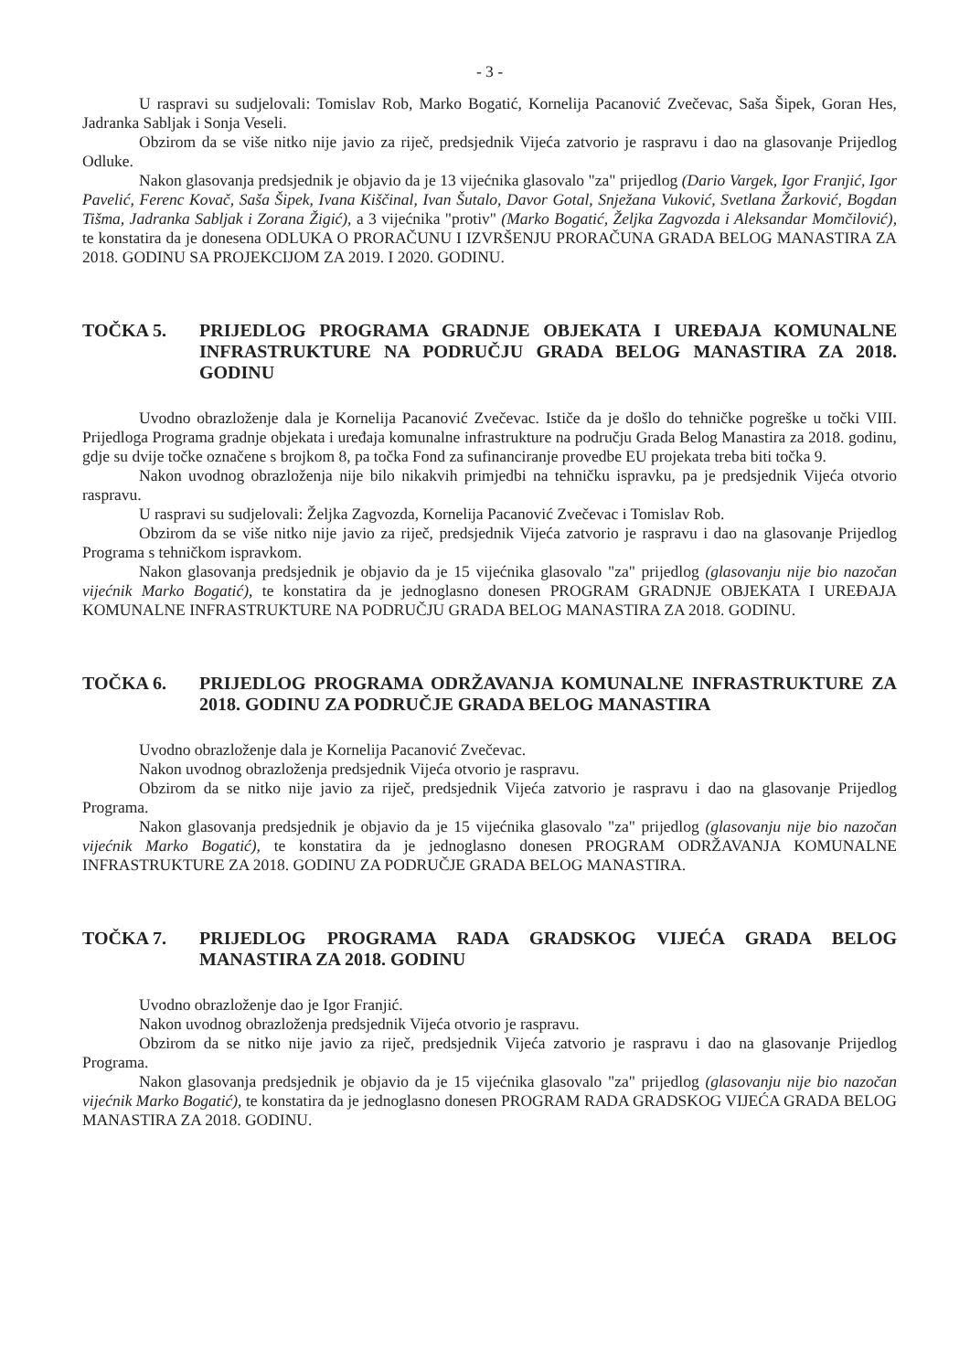- 3 -
U raspravi su sudjelovali: Tomislav Rob, Marko Bogatić, Kornelija Pacanović Zvečevac, Saša Šipek, Goran Hes, Jadranka Sabljak i Sonja Veseli.
Obzirom da se više nitko nije javio za riječ, predsjednik Vijeća zatvorio je raspravu i dao na glasovanje Prijedlog Odluke.
Nakon glasovanja predsjednik je objavio da je 13 vijećnika glasovalo "za" prijedlog (Dario Vargek, Igor Franjić, Igor Pavelić, Ferenc Kovač, Saša Šipek, Ivana Kiščinal, Ivan Šutalo, Davor Gotal, Snježana Vuković, Svetlana Žarković, Bogdan Tišma, Jadranka Sabljak i Zorana Žigić), a 3 vijećnika "protiv" (Marko Bogatić, Željka Zagvozda i Aleksandar Momčilović), te konstatira da je donesena ODLUKA O PRORAČUNU I IZVRŠENJU PRORAČUNA GRADA BELOG MANASTIRA ZA 2018. GODINU SA PROJEKCIJOM ZA 2019. I 2020. GODINU.
TOČKA 5. PRIJEDLOG PROGRAMA GRADNJE OBJEKATA I UREĐAJA KOMUNALNE INFRASTRUKTURE NA PODRUČJU GRADA BELOG MANASTIRA ZA 2018. GODINU
Uvodno obrazloženje dala je Kornelija Pacanović Zvečevac. Ističe da je došlo do tehničke pogreške u točki VIII. Prijedloga Programa gradnje objekata i uređaja komunalne infrastrukture na području Grada Belog Manastira za 2018. godinu, gdje su dvije točke označene s brojkom 8, pa točka Fond za sufinanciranje provedbe EU projekata treba biti točka 9.
Nakon uvodnog obrazloženja nije bilo nikakvih primjedbi na tehničku ispravku, pa je predsjednik Vijeća otvorio raspravu.
U raspravi su sudjelovali: Željka Zagvozda, Kornelija Pacanović Zvečevac i Tomislav Rob.
Obzirom da se više nitko nije javio za riječ, predsjednik Vijeća zatvorio je raspravu i dao na glasovanje Prijedlog Programa s tehničkom ispravkom.
Nakon glasovanja predsjednik je objavio da je 15 vijećnika glasovalo "za" prijedlog (glasovanju nije bio nazočan vijećnik Marko Bogatić), te konstatira da je jednoglasno donesen PROGRAM GRADNJE OBJEKATA I UREĐAJA KOMUNALNE INFRASTRUKTURE NA PODRUČJU GRADA BELOG MANASTIRA ZA 2018. GODINU.
TOČKA 6. PRIJEDLOG PROGRAMA ODRŽAVANJA KOMUNALNE INFRASTRUKTURE ZA 2018. GODINU ZA PODRUČJE GRADA BELOG MANASTIRA
Uvodno obrazloženje dala je Kornelija Pacanović Zvečevac.
Nakon uvodnog obrazloženja predsjednik Vijeća otvorio je raspravu.
Obzirom da se nitko nije javio za riječ, predsjednik Vijeća zatvorio je raspravu i dao na glasovanje Prijedlog Programa.
Nakon glasovanja predsjednik je objavio da je 15 vijećnika glasovalo "za" prijedlog (glasovanju nije bio nazočan vijećnik Marko Bogatić), te konstatira da je jednoglasno donesen PROGRAM ODRŽAVANJA KOMUNALNE INFRASTRUKTURE ZA 2018. GODINU ZA PODRUČJE GRADA BELOG MANASTIRA.
TOČKA 7. PRIJEDLOG PROGRAMA RADA GRADSKOG VIJEĆA GRADA BELOG MANASTIRA ZA 2018. GODINU
Uvodno obrazloženje dao je Igor Franjić.
Nakon uvodnog obrazloženja predsjednik Vijeća otvorio je raspravu.
Obzirom da se nitko nije javio za riječ, predsjednik Vijeća zatvorio je raspravu i dao na glasovanje Prijedlog Programa.
Nakon glasovanja predsjednik je objavio da je 15 vijećnika glasovalo "za" prijedlog (glasovanju nije bio nazočan vijećnik Marko Bogatić), te konstatira da je jednoglasno donesen PROGRAM RADA GRADSKOG VIJEĆA GRADA BELOG MANASTIRA ZA 2018. GODINU.